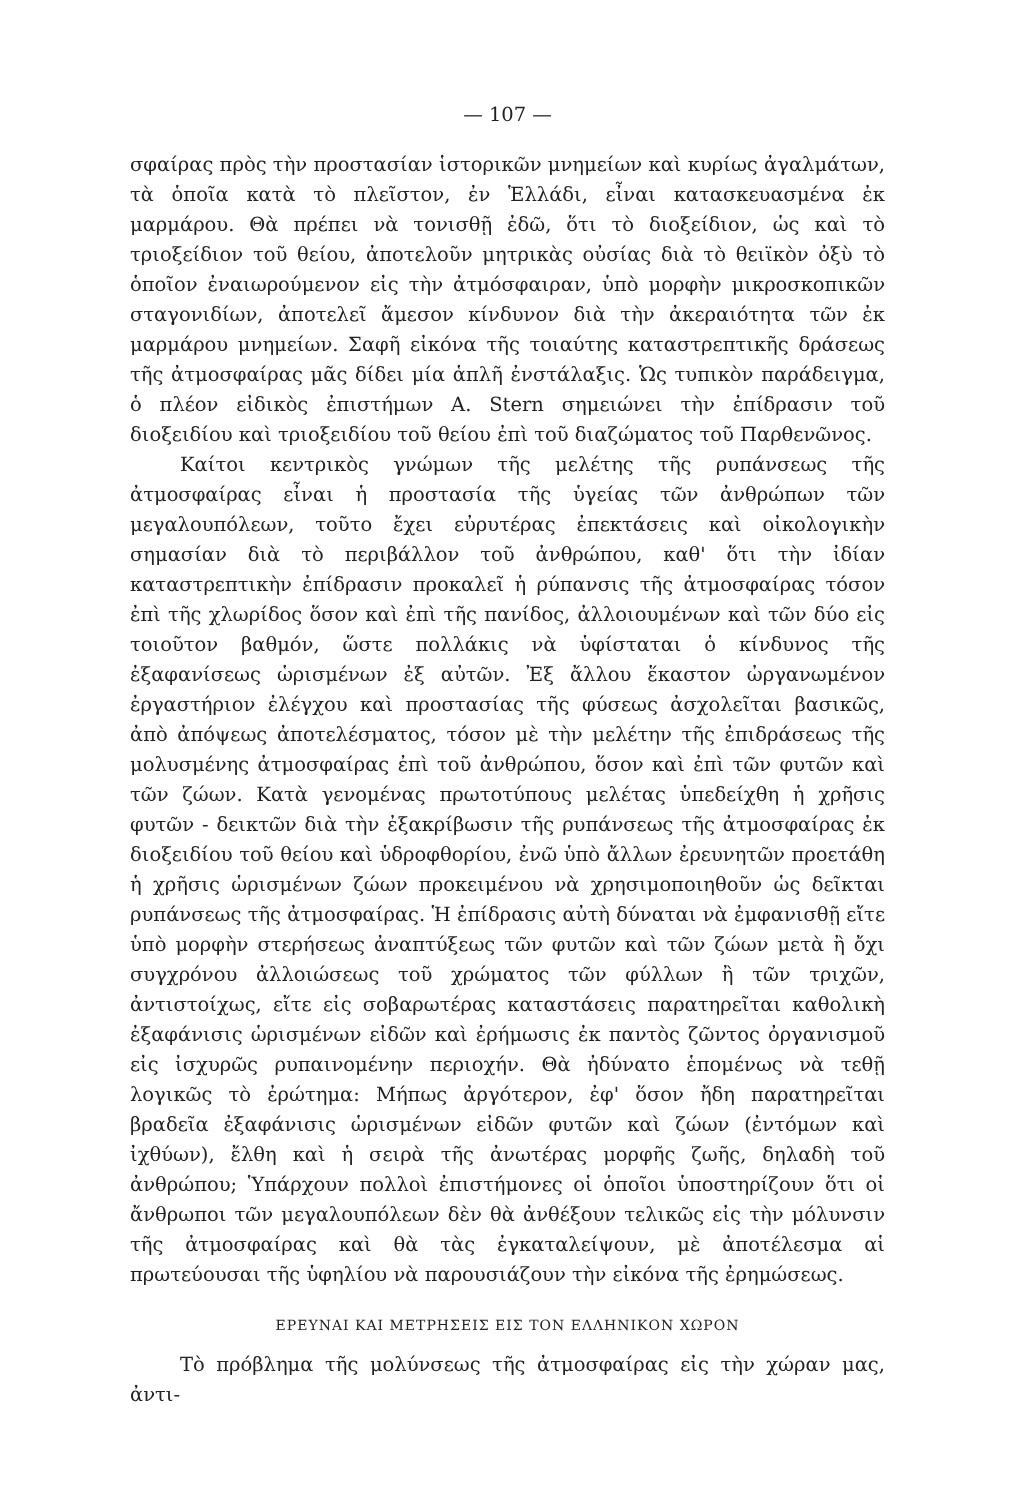— 107 —
σφαίρας πρὸς τὴν προστασίαν ἱστορικῶν μνημείων καὶ κυρίως ἀγαλμάτων, τὰ ὁποῖα κατὰ τὸ πλεῖστον, ἐν Ἑλλάδι, εἶναι κατασκευασμένα ἐκ μαρμάρου. Θὰ πρέπει νὰ τονισθῇ ἐδῶ, ὅτι τὸ διοξείδιον, ὡς καὶ τὸ τριοξείδιον τοῦ θείου, ἀποτελοῦν μητρικὰς οὐσίας διὰ τὸ θειϊκὸν ὀξὺ τὸ ὁποῖον ἐναιωρούμενον εἰς τὴν ἀτμόσφαιραν, ὑπὸ μορφὴν μικροσκοπικῶν σταγονιδίων, ἀποτελεῖ ἄμεσον κίνδυνον διὰ τὴν ἀκεραιότητα τῶν ἐκ μαρμάρου μνημείων. Σαφῆ εἰκόνα τῆς τοιαύτης καταστρεπτικῆς δράσεως τῆς ἀτμοσφαίρας μᾶς δίδει μία ἁπλῆ ἐνστάλαξις. Ὡς τυπικὸν παράδειγμα, ὁ πλέον εἰδικὸς ἐπιστήμων Α. Stern σημειώνει τὴν ἐπίδρασιν τοῦ διοξειδίου καὶ τριοξειδίου τοῦ θείου ἐπὶ τοῦ διαζώματος τοῦ Παρθενῶνος.
Καίτοι κεντρικὸς γνώμων τῆς μελέτης τῆς ρυπάνσεως τῆς ἀτμοσφαίρας εἶναι ἡ προστασία τῆς ὑγείας τῶν ἀνθρώπων τῶν μεγαλουπόλεων, τοῦτο ἔχει εὐρυτέρας ἐπεκτάσεις καὶ οἰκολογικὴν σημασίαν διὰ τὸ περιβάλλον τοῦ ἀνθρώπου, καθ' ὅτι τὴν ἰδίαν καταστρεπτικὴν ἐπίδρασιν προκαλεῖ ἡ ρύπανσις τῆς ἀτμοσφαίρας τόσον ἐπὶ τῆς χλωρίδος ὅσον καὶ ἐπὶ τῆς πανίδος, ἀλλοιουμένων καὶ τῶν δύο εἰς τοιοῦτον βαθμόν, ὥστε πολλάκις νὰ ὑφίσταται ὁ κίνδυνος τῆς ἐξαφανίσεως ὡρισμένων ἐξ αὐτῶν. Ἐξ ἄλλου ἕκαστον ὠργανωμένον ἐργαστήριον ἐλέγχου καὶ προστασίας τῆς φύσεως ἀσχολεῖται βασικῶς, ἀπὸ ἀπόψεως ἀποτελέσματος, τόσον μὲ τὴν μελέτην τῆς ἐπιδράσεως τῆς μολυσμένης ἀτμοσφαίρας ἐπὶ τοῦ ἀνθρώπου, ὅσον καὶ ἐπὶ τῶν φυτῶν καὶ τῶν ζώων. Κατὰ γενομένας πρωτοτύπους μελέτας ὑπεδείχθη ἡ χρῆσις φυτῶν - δεικτῶν διὰ τὴν ἐξακρίβωσιν τῆς ρυπάνσεως τῆς ἀτμοσφαίρας ἐκ διοξειδίου τοῦ θείου καὶ ὑδροφθορίου, ἐνῶ ὑπὸ ἄλλων ἐρευνητῶν προετάθη ἡ χρῆσις ὡρισμένων ζώων προκειμένου νὰ χρησιμοποιηθοῦν ὡς δεῖκται ρυπάνσεως τῆς ἀτμοσφαίρας. Ἡ ἐπίδρασις αὐτὴ δύναται νὰ ἐμφανισθῇ εἴτε ὑπὸ μορφὴν στερήσεως ἀναπτύξεως τῶν φυτῶν καὶ τῶν ζώων μετὰ ἢ ὄχι συγχρόνου ἀλλοιώσεως τοῦ χρώματος τῶν φύλλων ἢ τῶν τριχῶν, ἀντιστοίχως, εἴτε εἰς σοβαρωτέρας καταστάσεις παρατηρεῖται καθολικὴ ἐξαφάνισις ὡρισμένων εἰδῶν καὶ ἐρήμωσις ἐκ παντὸς ζῶντος ὀργανισμοῦ εἰς ἰσχυρῶς ρυπαινομένην περιοχήν. Θὰ ἠδύνατο ἑπομένως νὰ τεθῇ λογικῶς τὸ ἐρώτημα: Μήπως ἀργότερον, ἐφ' ὅσον ἤδη παρατηρεῖται βραδεῖα ἐξαφάνισις ὡρισμένων εἰδῶν φυτῶν καὶ ζώων (ἐντόμων καὶ ἰχθύων), ἔλθη καὶ ἡ σειρὰ τῆς ἀνωτέρας μορφῆς ζωῆς, δηλαδὴ τοῦ ἀνθρώπου; Ὑπάρχουν πολλοὶ ἐπιστήμονες οἱ ὁποῖοι ὑποστηρίζουν ὅτι οἱ ἄνθρωποι τῶν μεγαλουπόλεων δὲν θὰ ἀνθέξουν τελικῶς εἰς τὴν μόλυνσιν τῆς ἀτμοσφαίρας καὶ θὰ τὰς ἐγκαταλείψουν, μὲ ἀποτέλεσμα αἱ πρωτεύουσαι τῆς ὑφηλίου νὰ παρουσιάζουν τὴν εἰκόνα τῆς ἐρημώσεως.
ΕΡΕΥΝΑΙ ΚΑΙ ΜΕΤΡΗΣΕΙΣ ΕΙΣ ΤΟΝ ΕΛΛΗΝΙΚΟΝ ΧΩΡΟΝ
Τὸ πρόβλημα τῆς μολύνσεως τῆς ἀτμοσφαίρας εἰς τὴν χώραν μας, ἀντι-